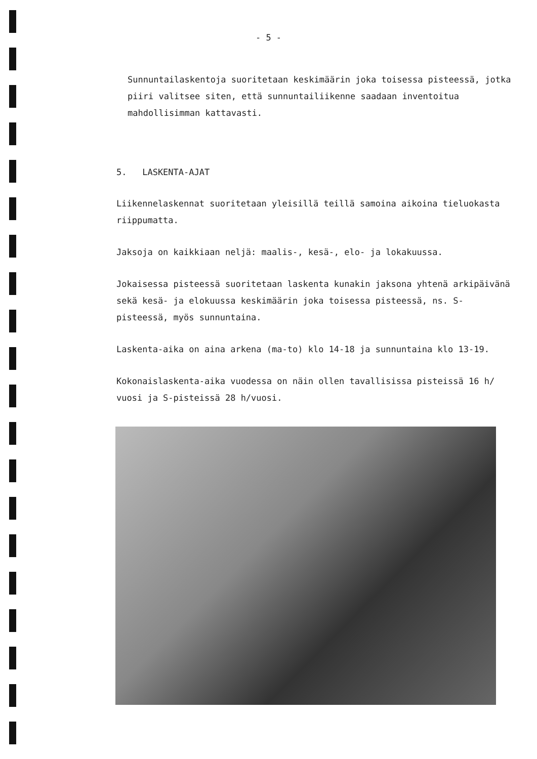- 5 -
Sunnuntailaskentoja suoritetaan keskimäärin joka toisessa pisteessä, jotka piiri valitsee siten, että sunnuntailiikenne saadaan inventoitua mahdollisimman kattavasti.
5. LASKENTA-AJAT
Liikennelaskennat suoritetaan yleisillä teillä samoina aikoina tieluokasta riippumatta.
Jaksoja on kaikkiaan neljä: maalis-, kesä-, elo- ja lokakuussa.
Jokaisessa pisteessä suoritetaan laskenta kunakin jaksona yhtenä arkipäivänä sekä kesä- ja elokuussa keskimäärin joka toisessa pisteessä, ns. S-pisteessä, myös sunnuntaina.
Laskenta-aika on aina arkena (ma-to) klo 14-18 ja sunnuntaina klo 13-19.
Kokonaislaskenta-aika vuodessa on näin ollen tavallisissa pisteissä 16 h/ vuosi ja S-pisteissä 28 h/vuosi.